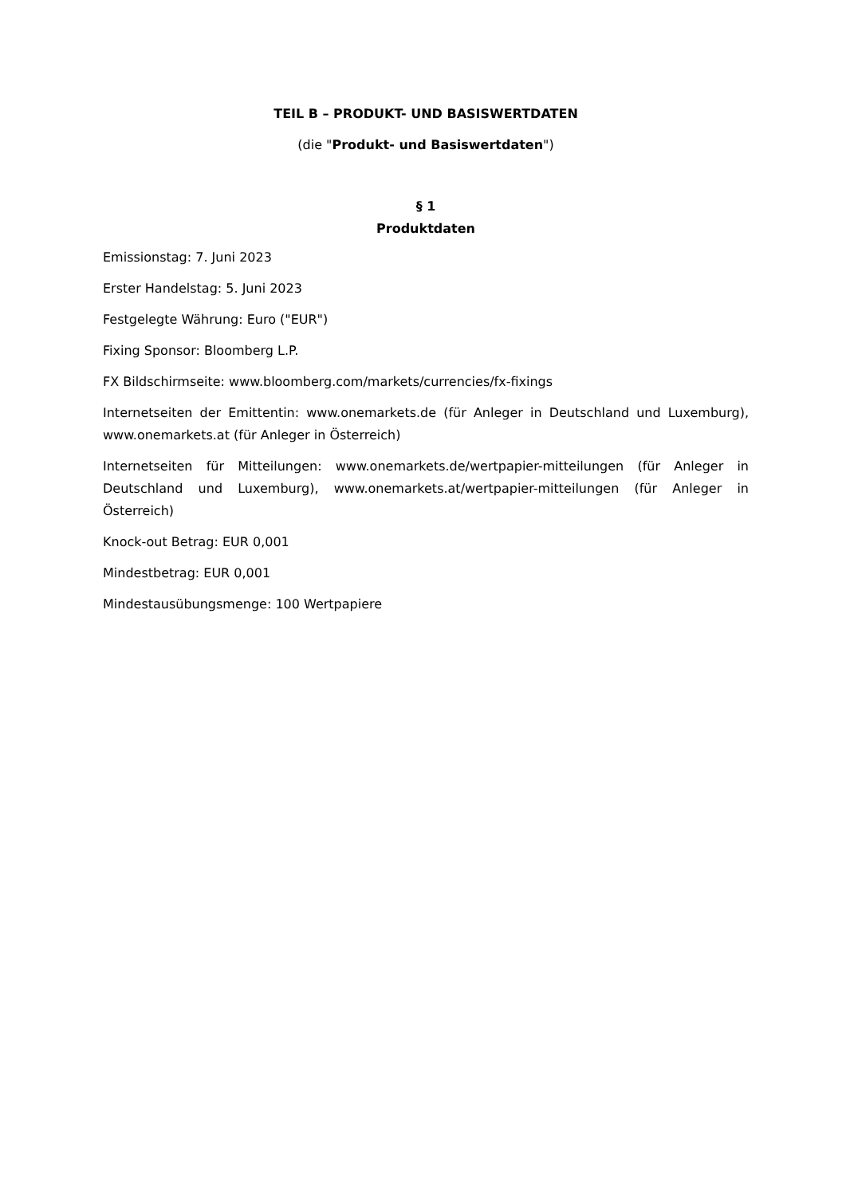TEIL B – PRODUKT- UND BASISWERTDATEN
(die "Produkt- und Basiswertdaten")
§ 1
Produktdaten
Emissionstag: 7. Juni 2023
Erster Handelstag: 5. Juni 2023
Festgelegte Währung: Euro ("EUR")
Fixing Sponsor: Bloomberg L.P.
FX Bildschirmseite: www.bloomberg.com/markets/currencies/fx-fixings
Internetseiten der Emittentin: www.onemarkets.de (für Anleger in Deutschland und Luxemburg), www.onemarkets.at (für Anleger in Österreich)
Internetseiten für Mitteilungen: www.onemarkets.de/wertpapier-mitteilungen (für Anleger in Deutschland und Luxemburg), www.onemarkets.at/wertpapier-mitteilungen (für Anleger in Österreich)
Knock-out Betrag: EUR 0,001
Mindestbetrag: EUR 0,001
Mindestausübungsmenge: 100 Wertpapiere